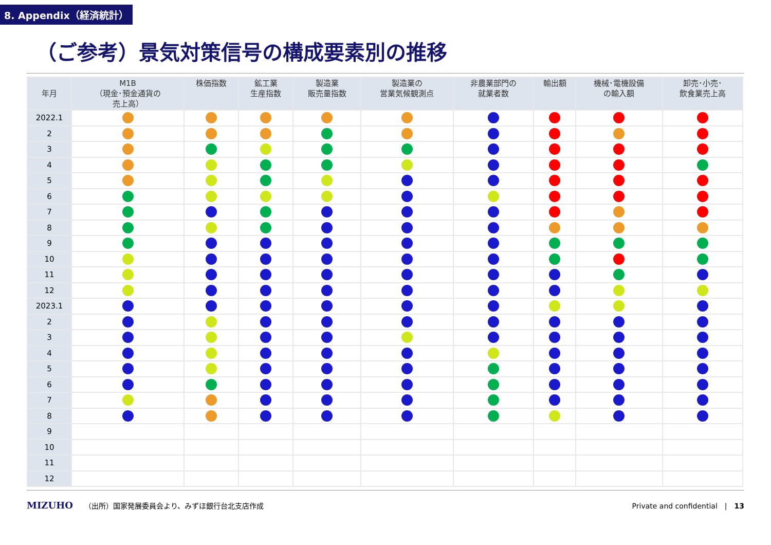8. Appendix（経済統計）
（ご参考）景気対策信号の構成要素別の推移
| 年月 | M1B （現金･預金通貨の 売上高） | 株価指数 | 鉱工業 生産指数 | 製造業 販売量指数 | 製造業の 営業気候観測点 | 非農業部門の 就業者数 | 輸出額 | 機械･電機設備 の輸入額 | 卸売･小売･ 飲食業売上高 |
| --- | --- | --- | --- | --- | --- | --- | --- | --- | --- |
| 2022.1 | | | | | | | | | |
| 2 | | | | | | | | | |
| 3 | | | | | | | | | |
| 4 | | | | | | | | | |
| 5 | | | | | | | | | |
| 6 | | | | | | | | | |
| 7 | | | | | | | | | |
| 8 | | | | | | | | | |
| 9 | | | | | | | | | |
| 10 | | | | | | | | | |
| 11 | | | | | | | | | |
| 12 | | | | | | | | | |
| 2023.1 | | | | | | | | | |
| 2 | | | | | | | | | |
| 3 | | | | | | | | | |
| 4 | | | | | | | | | |
| 5 | | | | | | | | | |
| 6 | | | | | | | | | |
| 7 | | | | | | | | | |
| 8 | | | | | | | | | |
| 9 | | | | | | | | | |
| 10 | | | | | | | | | |
| 11 | | | | | | | | | |
| 12 | | | | | | | | | |
MIZUHO （出所）国家発展委員会より、みずほ銀行台北支店作成 Private and confidential　|　13